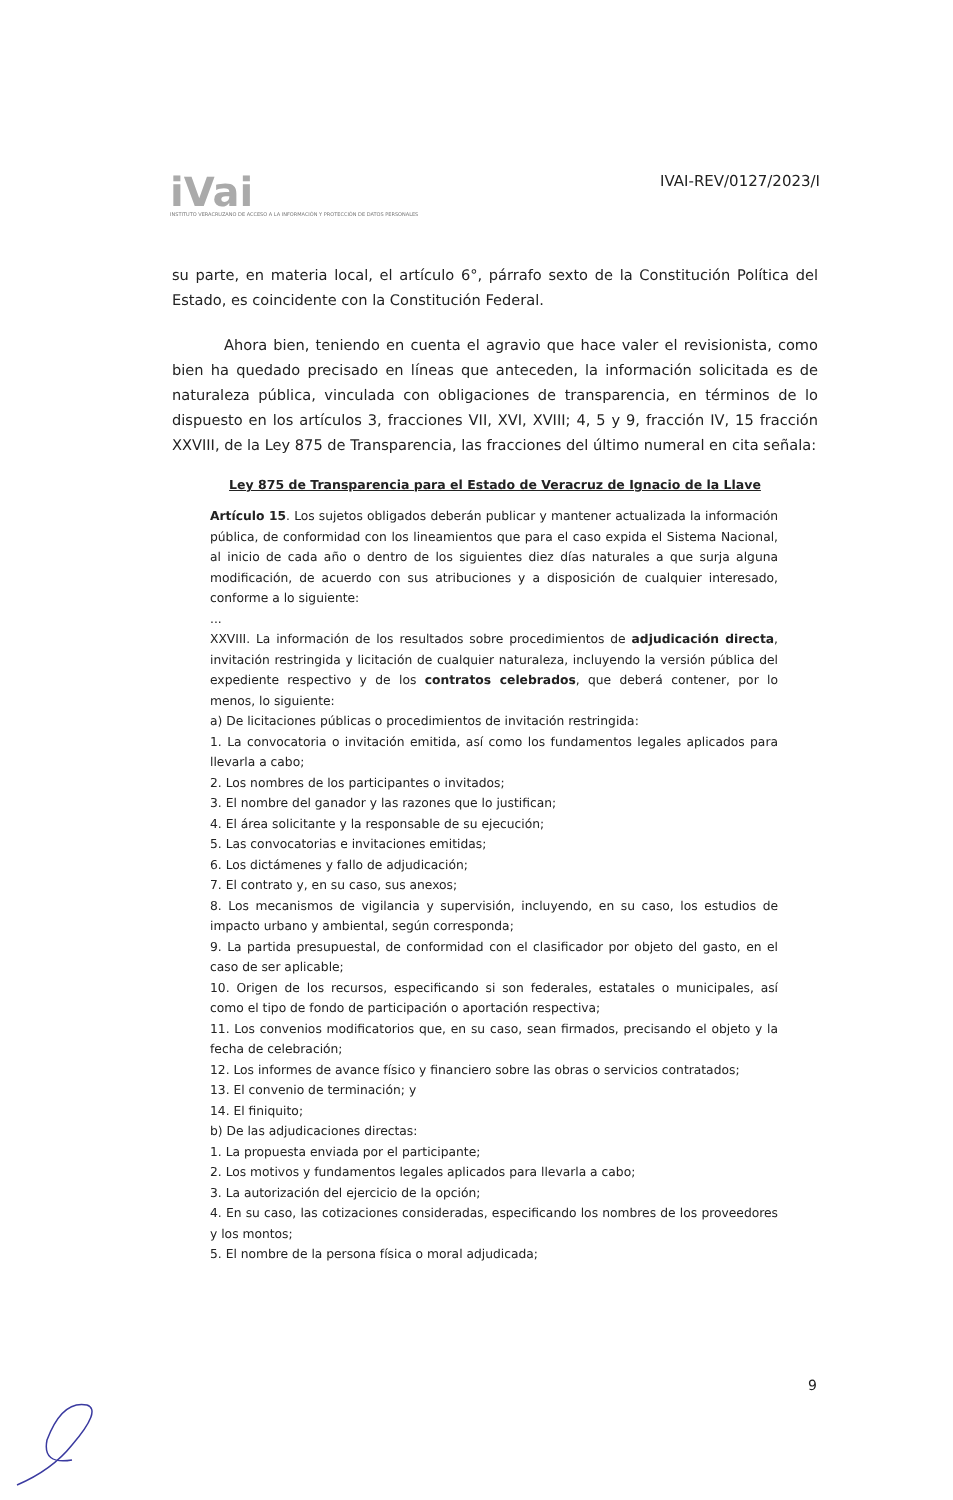iVai
INSTITUTO VERACRUZANO DE ACCESO A LA INFORMACIÓN Y PROTECCIÓN DE DATOS PERSONALES
IVAI-REV/0127/2023/I
su parte, en materia local, el artículo 6°, párrafo sexto de la Constitución Política del Estado, es coincidente con la Constitución Federal.
Ahora bien, teniendo en cuenta el agravio que hace valer el revisionista, como bien ha quedado precisado en líneas que anteceden, la información solicitada es de naturaleza pública, vinculada con obligaciones de transparencia, en términos de lo dispuesto en los artículos 3, fracciones VII, XVI, XVIII; 4, 5 y 9, fracción IV, 15 fracción XXVIII, de la Ley 875 de Transparencia, las fracciones del último numeral en cita señala:
Ley 875 de Transparencia para el Estado de Veracruz de Ignacio de la Llave
Artículo 15. Los sujetos obligados deberán publicar y mantener actualizada la información pública, de conformidad con los lineamientos que para el caso expida el Sistema Nacional, al inicio de cada año o dentro de los siguientes diez días naturales a que surja alguna modificación, de acuerdo con sus atribuciones y a disposición de cualquier interesado, conforme a lo siguiente:
...
XXVIII. La información de los resultados sobre procedimientos de adjudicación directa, invitación restringida y licitación de cualquier naturaleza, incluyendo la versión pública del expediente respectivo y de los contratos celebrados, que deberá contener, por lo menos, lo siguiente:
a) De licitaciones públicas o procedimientos de invitación restringida:
1. La convocatoria o invitación emitida, así como los fundamentos legales aplicados para llevarla a cabo;
2. Los nombres de los participantes o invitados;
3. El nombre del ganador y las razones que lo justifican;
4. El área solicitante y la responsable de su ejecución;
5. Las convocatorias e invitaciones emitidas;
6. Los dictámenes y fallo de adjudicación;
7. El contrato y, en su caso, sus anexos;
8. Los mecanismos de vigilancia y supervisión, incluyendo, en su caso, los estudios de impacto urbano y ambiental, según corresponda;
9. La partida presupuestal, de conformidad con el clasificador por objeto del gasto, en el caso de ser aplicable;
10. Origen de los recursos, especificando si son federales, estatales o municipales, así como el tipo de fondo de participación o aportación respectiva;
11. Los convenios modificatorios que, en su caso, sean firmados, precisando el objeto y la fecha de celebración;
12. Los informes de avance físico y financiero sobre las obras o servicios contratados;
13. El convenio de terminación; y
14. El finiquito;
b) De las adjudicaciones directas:
1. La propuesta enviada por el participante;
2. Los motivos y fundamentos legales aplicados para llevarla a cabo;
3. La autorización del ejercicio de la opción;
4. En su caso, las cotizaciones consideradas, especificando los nombres de los proveedores y los montos;
5. El nombre de la persona física o moral adjudicada;
9